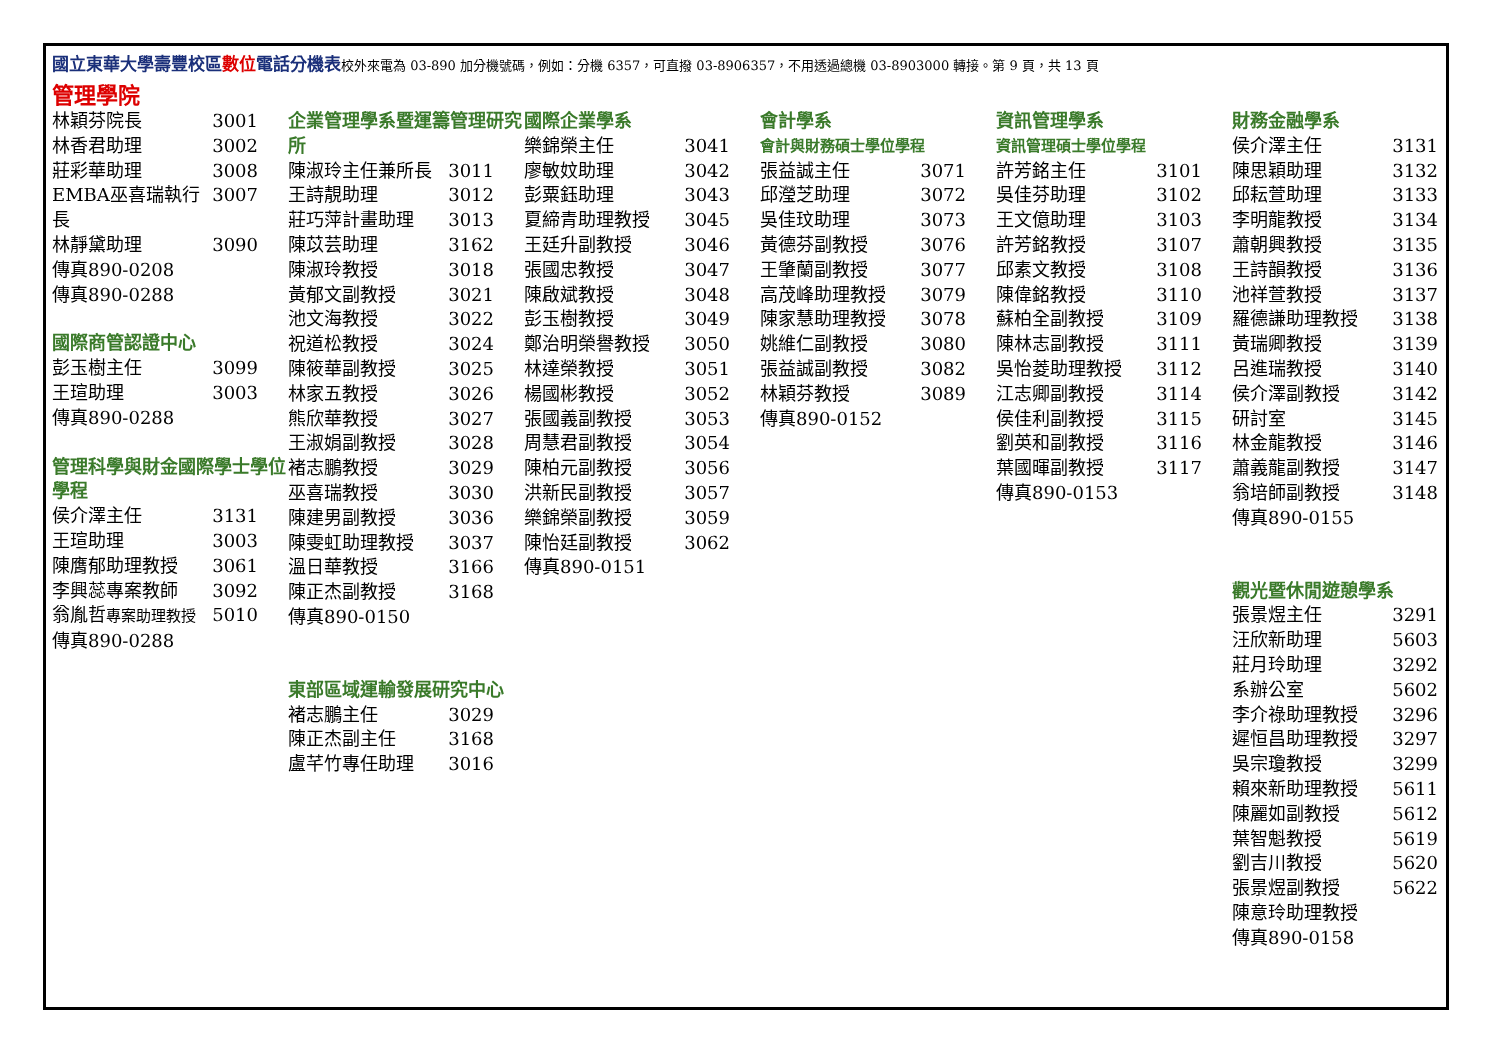國立東華大學壽豐校區數位電話分機表校外來電為 03-890 加分機號碼，例如：分機 6357，可直撥 03-8906357，不用透過總機 03-8903000 轉接。第 9 頁，共 13 頁
管理學院
林穎芬院長 3001
林香君助理 3002
莊彩華助理 3008
EMBA巫喜瑞執行長 3007
林靜黛助理 3090
傳真890-0208
傳真890-0288
國際商管認證中心
彭玉樹主任 3099
王瑄助理 3003
傳真890-0288
管理科學與財金國際學士學位學程
侯介澤主任 3131
王瑄助理 3003
陳膺郁助理教授 3061
李興蕊專案教師 3092
翁胤哲專案助理教授 5010
傳真890-0288
企業管理學系暨運籌管理研究所
陳淑玲主任兼所長 3011
王詩靚助理 3012
莊巧萍計畫助理 3013
陳苡芸助理 3162
陳淑玲教授 3018
黃郁文副教授 3021
池文海教授 3022
祝道松教授 3024
陳筱華副教授 3025
林家五教授 3026
熊欣華教授 3027
王淑娟副教授 3028
褚志鵬教授 3029
巫喜瑞教授 3030
陳建男副教授 3036
陳雯虹助理教授 3037
溫日華教授 3166
陳正杰副教授 3168
傳真890-0150
東部區域運輸發展研究中心
褚志鵬主任 3029
陳正杰副主任 3168
盧芊竹專任助理 3016
國際企業學系
樂錦榮主任 3041
廖敏妏助理 3042
彭粟鈺助理 3043
夏締青助理教授 3045
王廷升副教授 3046
張國忠教授 3047
陳啟斌教授 3048
彭玉樹教授 3049
鄭治明榮譽教授 3050
林達榮教授 3051
楊國彬教授 3052
張國義副教授 3053
周慧君副教授 3054
陳柏元副教授 3056
洪新民副教授 3057
樂錦榮副教授 3059
陳怡廷副教授 3062
傳真890-0151
會計學系
會計與財務碩士學位學程
張益誠主任 3071
邱瀅芝助理 3072
吳佳玟助理 3073
黃德芬副教授 3076
王肇蘭副教授 3077
高茂峰助理教授 3079
陳家慧助理教授 3078
姚維仁副教授 3080
張益誠副教授 3082
林穎芬教授 3089
傳真890-0152
資訊管理學系
資訊管理碩士學位學程
許芳銘主任 3101
吳佳芬助理 3102
王文億助理 3103
許芳銘教授 3107
邱素文教授 3108
陳偉銘教授 3110
蘇柏全副教授 3109
陳林志副教授 3111
吳怡菱助理教授 3112
江志卿副教授 3114
侯佳利副教授 3115
劉英和副教授 3116
葉國暉副教授 3117
傳真890-0153
財務金融學系
侯介澤主任 3131
陳思穎助理 3132
邱耘萱助理 3133
李明龍教授 3134
蕭朝興教授 3135
王詩韻教授 3136
池祥萱教授 3137
羅德謙助理教授 3138
黃瑞卿教授 3139
呂進瑞教授 3140
侯介澤副教授 3142
研討室 3145
林金龍教授 3146
蕭義龍副教授 3147
翁培師副教授 3148
傳真890-0155
觀光暨休閒遊憩學系
張景煜主任 3291
汪欣新助理 5603
莊月玲助理 3292
系辦公室 5602
李介祿助理教授 3296
遲恒昌助理教授 3297
吳宗瓊教授 3299
賴來新助理教授 5611
陳麗如副教授 5612
葉智魁教授 5619
劉吉川教授 5620
張景煜副教授 5622
陳意玲助理教授
傳真890-0158